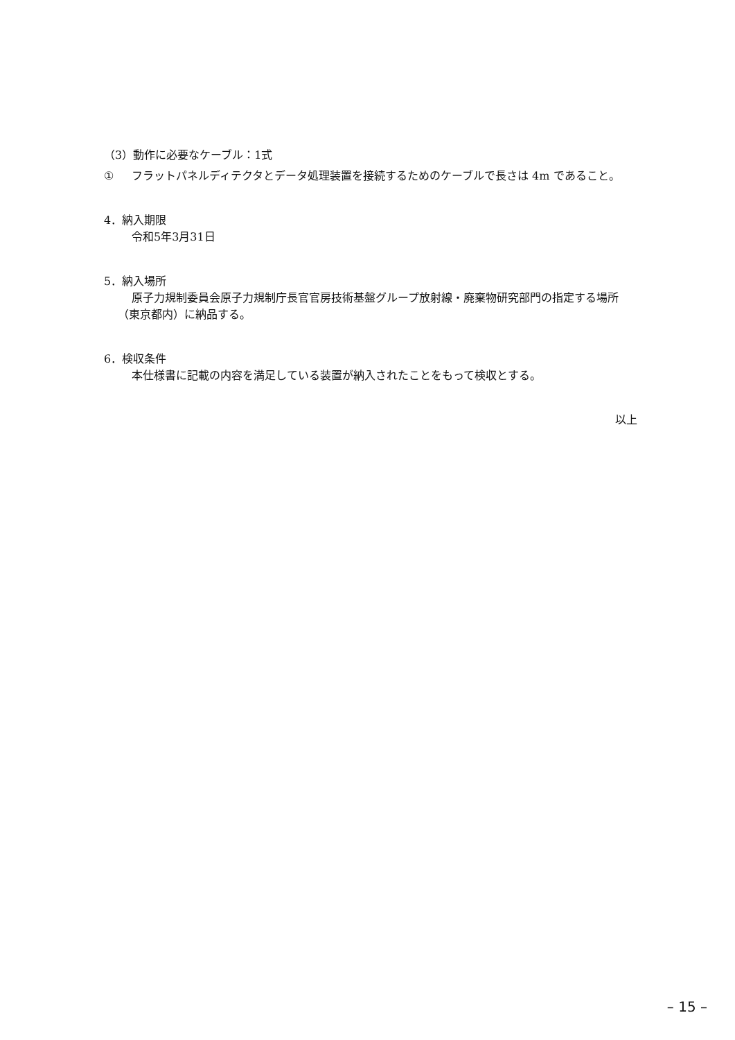（3）動作に必要なケーブル：1式
① フラットパネルディテクタとデータ処理装置を接続するためのケーブルで長さは 4m であること。
4．納入期限
令和5年3月31日
5．納入場所
原子力規制委員会原子力規制庁長官官房技術基盤グループ放射線・廃棄物研究部門の指定する場所（東京都内）に納品する。
6．検収条件
本仕様書に記載の内容を満足している装置が納入されたことをもって検収とする。
以上
– 15 –